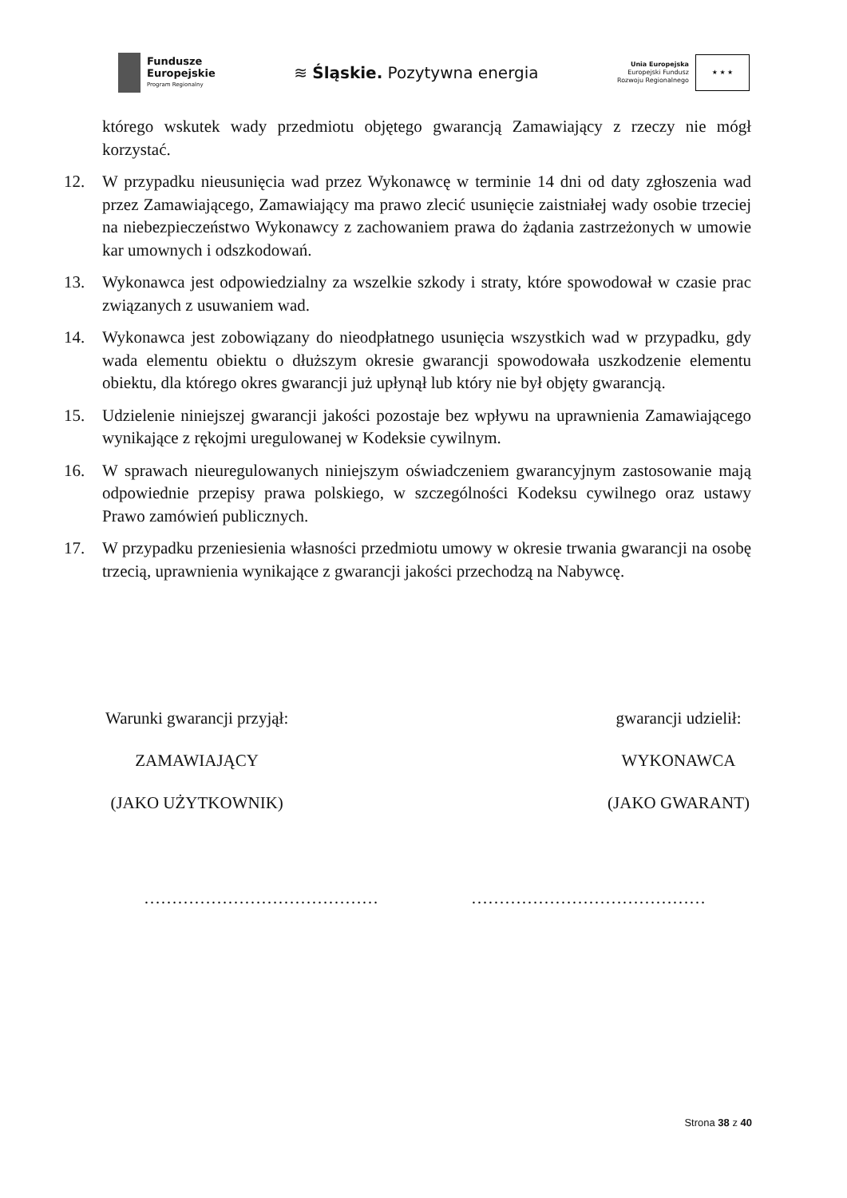Fundusze
Europejskie
Program Regionalny
≋ Śląskie. Pozytywna energia
Unia Europejska
Europejski Fundusz
Rozwoju Regionalnego
★ ★ ★
którego wskutek wady przedmiotu objętego gwarancją Zamawiający z rzeczy nie mógł korzystać.
12. W przypadku nieusunięcia wad przez Wykonawcę w terminie 14 dni od daty zgłoszenia wad przez Zamawiającego, Zamawiający ma prawo zlecić usunięcie zaistniałej wady osobie trzeciej na niebezpieczeństwo Wykonawcy z zachowaniem prawa do żądania zastrzeżonych w umowie kar umownych i odszkodowań.
13. Wykonawca jest odpowiedzialny za wszelkie szkody i straty, które spowodował w czasie prac związanych z usuwaniem wad.
14. Wykonawca jest zobowiązany do nieodpłatnego usunięcia wszystkich wad w przypadku, gdy wada elementu obiektu o dłuższym okresie gwarancji spowodowała uszkodzenie elementu obiektu, dla którego okres gwarancji już upłynął lub który nie był objęty gwarancją.
15. Udzielenie niniejszej gwarancji jakości pozostaje bez wpływu na uprawnienia Zamawiającego wynikające z rękojmi uregulowanej w Kodeksie cywilnym.
16. W sprawach nieuregulowanych niniejszym oświadczeniem gwarancyjnym zastosowanie mają odpowiednie przepisy prawa polskiego, w szczególności Kodeksu cywilnego oraz ustawy Prawo zamówień publicznych.
17. W przypadku przeniesienia własności przedmiotu umowy w okresie trwania gwarancji na osobę trzecią, uprawnienia wynikające z gwarancji jakości przechodzą na Nabywcę.
Warunki gwarancji przyjął:
ZAMAWIAJĄCY
(JAKO UŻYTKOWNIK)
gwarancji udzielił:
WYKONAWCA
(JAKO GWARANT)
…………………………………… ……………………………………
Strona 38 z 40